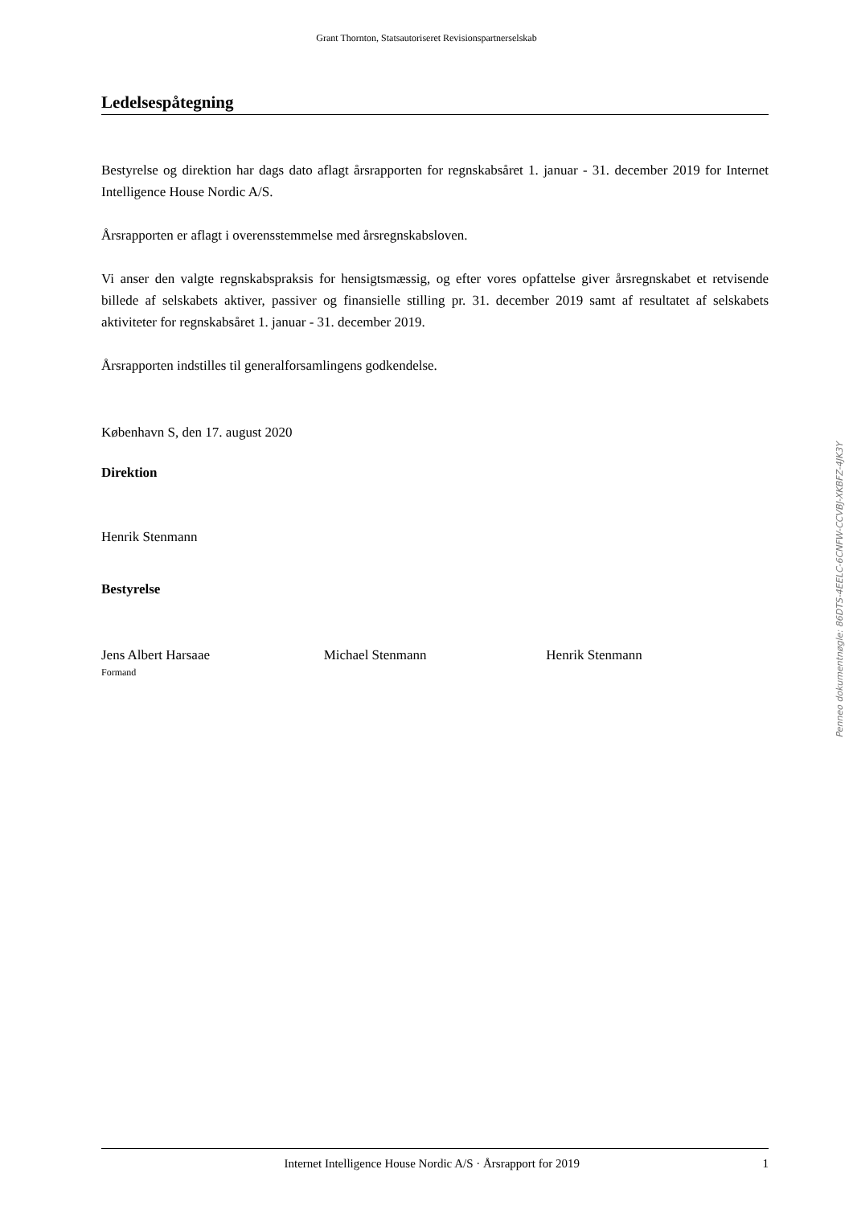Grant Thornton, Statsautoriseret Revisionspartnerselskab
Ledelsespåtegning
Bestyrelse og direktion har dags dato aflagt årsrapporten for regnskabsåret 1. januar - 31. december 2019 for Internet Intelligence House Nordic A/S.
Årsrapporten er aflagt i overensstemmelse med årsregnskabsloven.
Vi anser den valgte regnskabspraksis for hensigtsmæssig, og efter vores opfattelse giver årsregnskabet et retvisende billede af selskabets aktiver, passiver og finansielle stilling pr. 31. december 2019 samt af resultatet af selskabets aktiviteter for regnskabsåret 1. januar - 31. december 2019.
Årsrapporten indstilles til generalforsamlingens godkendelse.
København S, den 17. august 2020
Direktion
Henrik Stenmann
Bestyrelse
Jens Albert Harsaae
Formand
Michael Stenmann Henrik Stenmann
Penneo dokumentnøgle: 86DTS-4EELC-6CNFW-CCVBJ-XKBFZ-4JK3Y
Internet Intelligence House Nordic A/S · Årsrapport for 2019 1